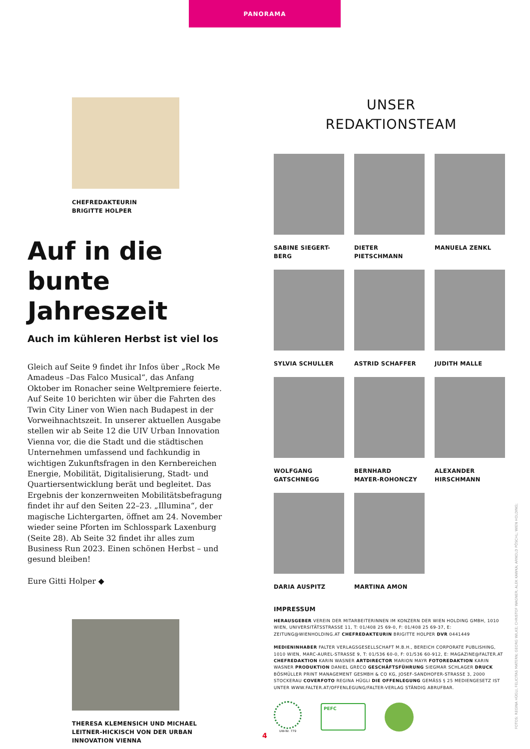PANORAMA
CHEFREDAKTEURIN
BRIGITTE HOLPER
Auf in die bunte Jahreszeit
Auch im kühleren Herbst ist viel los
Gleich auf Seite 9 findet ihr Infos über „Rock Me Amadeus –Das Falco Musical“, das Anfang Oktober im Ronacher seine Weltpremiere feierte. Auf Seite 10 berichten wir über die Fahrten des Twin City Liner von Wien nach Budapest in der Vorweihnachtszeit. In unserer aktuellen Ausgabe stellen wir ab Seite 12 die UIV Urban Innovation Vienna vor, die die Stadt und die städtischen Unternehmen umfassend und fachkundig in wichtigen Zukunftsfragen in den Kernbereichen Energie, Mobilität, Digitalisierung, Stadt- und Quartiersentwicklung berät und begleitet. Das Ergebnis der konzernweiten Mobilitätsbefragung findet ihr auf den Seiten 22–23. „Illumina“, der magische Lichtergarten, öffnet am 24. November wieder seine Pforten im Schlosspark Laxenburg (Seite 28). Ab Seite 32 findet ihr alles zum Business Run 2023. Einen schönen Herbst – und gesund bleiben!
Eure Gitti Holper ◆
THERESA KLEMENSICH UND MICHAEL LEITNER-HICKISCH VON DER URBAN INNOVATION VIENNA
UNSER
REDAKTIONSTEAM
SABINE SIEGERT-BERG
DIETER PIETSCHMANN
MANUELA ZENKL
SYLVIA SCHULLER
ASTRID SCHAFFER
JUDITH MALLE
WOLFGANG
GATSCHNEGG
BERNHARD
MAYER-ROHONCZY
ALEXANDER
HIRSCHMANN
DARIA AUSPITZ
MARTINA AMON
IMPRESSUM
HERAUSGEBER VEREIN DER MITARBEITERINNEN IM KONZERN DER WIEN HOLDING GMBH, 1010 WIEN, UNIVERSITÄTSSTRASSE 11, T: 01/408 25 69-0, F: 01/408 25 69-37, E: ZEITUNG@WIENHOLDING.AT CHEFREDAKTEURIN BRIGITTE HOLPER DVR 0441449
MEDIENINHABER FALTER VERLAGSGESELLSCHAFT M.B.H., BEREICH CORPORATE PUBLISHING, 1010 WIEN, MARC-AUREL-STRASSE 9, T: 01/536 60-0, F: 01/536 60-912, E: MAGAZINE@FALTER.AT CHEFREDAKTION KARIN WASNER ARTDIRECTOR MARION MAYR FOTOREDAKTION KARIN WASNER PRODUKTION DANIEL GRECO GESCHÄFTSFÜHRUNG SIEGMAR SCHLAGER DRUCK BÖSMÜLLER PRINT MANAGEMENT GESMBH & CO KG, JOSEF-SANDHOFER-STRASSE 3, 2000 STOCKERAU COVERFOTO REGINA HÜGLI DIE OFFENLEGUNG GEMÄSS § 25 MEDIENGESETZ IST UNTER WWW.FALTER.AT/OFFENLEGUNG/FALTER-VERLAG STÄNDIG ABRUFBAR.
UW-Nr. 779
PEFC
FOTOS: REGINA HÜGLI, FELICITAS MATERN; GEORG WILKE; CHRISTOF WAGNER; ALEK KAWKA; ARNOLD PÖSCHL; WIEN HOLDING;
4